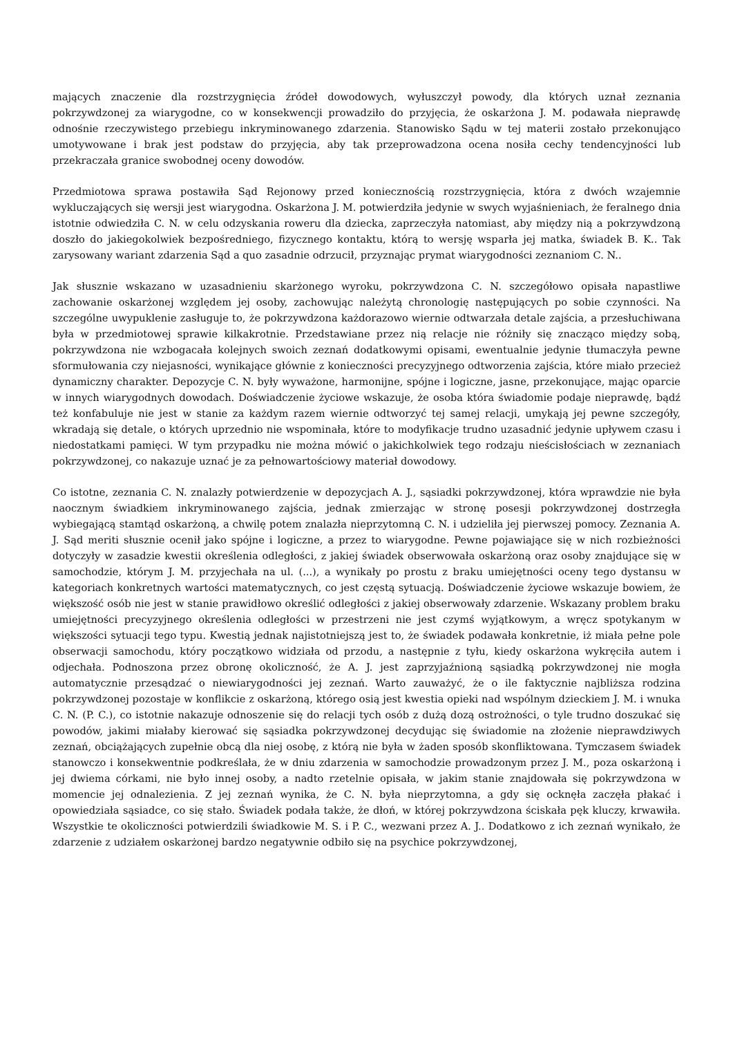mających znaczenie dla rozstrzygnięcia źródeł dowodowych, wyłuszczył powody, dla których uznał zeznania pokrzywdzonej za wiarygodne, co w konsekwencji prowadziło do przyjęcia, że oskarżona J. M. podawała nieprawdę odnośnie rzeczywistego przebiegu inkryminowanego zdarzenia. Stanowisko Sądu w tej materii zostało przekonująco umotywowane i brak jest podstaw do przyjęcia, aby tak przeprowadzona ocena nosiła cechy tendencyjności lub przekraczała granice swobodnej oceny dowodów.
Przedmiotowa sprawa postawiła Sąd Rejonowy przed koniecznością rozstrzygnięcia, która z dwóch wzajemnie wykluczających się wersji jest wiarygodna. Oskarżona J. M. potwierdziła jedynie w swych wyjaśnieniach, że feralnego dnia istotnie odwiedziła C. N. w celu odzyskania roweru dla dziecka, zaprzeczyła natomiast, aby między nią a pokrzywdzoną doszło do jakiegokolwiek bezpośredniego, fizycznego kontaktu, którą to wersję wsparła jej matka, świadek B. K.. Tak zarysowany wariant zdarzenia Sąd a quo zasadnie odrzucił, przyznając prymat wiarygodności zeznaniom C. N..
Jak słusznie wskazano w uzasadnieniu skarżonego wyroku, pokrzywdzona C. N. szczegółowo opisała napastliwe zachowanie oskarżonej względem jej osoby, zachowując należytą chronologię następujących po sobie czynności. Na szczególne uwypuklenie zasługuje to, że pokrzywdzona każdorazowo wiernie odtwarzała detale zajścia, a przesłuchiwana była w przedmiotowej sprawie kilkakrotnie. Przedstawiane przez nią relacje nie różniły się znacząco między sobą, pokrzywdzona nie wzbogacała kolejnych swoich zeznań dodatkowymi opisami, ewentualnie jedynie tłumaczyła pewne sformułowania czy niejasności, wynikające głównie z konieczności precyzyjnego odtworzenia zajścia, które miało przecież dynamiczny charakter. Depozycje C. N. były wyważone, harmonijne, spójne i logiczne, jasne, przekonujące, mając oparcie w innych wiarygodnych dowodach. Doświadczenie życiowe wskazuje, że osoba która świadomie podaje nieprawdę, bądź też konfabuluje nie jest w stanie za każdym razem wiernie odtworzyć tej samej relacji, umykają jej pewne szczegóły, wkradają się detale, o których uprzednio nie wspominała, które to modyfikacje trudno uzasadnić jedynie upływem czasu i niedostatkami pamięci. W tym przypadku nie można mówić o jakichkolwiek tego rodzaju nieścisłościach w zeznaniach pokrzywdzonej, co nakazuje uznać je za pełnowartościowy materiał dowodowy.
Co istotne, zeznania C. N. znalazły potwierdzenie w depozycjach A. J., sąsiadki pokrzywdzonej, która wprawdzie nie była naocznym świadkiem inkryminowanego zajścia, jednak zmierzając w stronę posesji pokrzywdzonej dostrzegła wybiegającą stamtąd oskarżoną, a chwilę potem znalazła nieprzytomną C. N. i udzieliła jej pierwszej pomocy. Zeznania A. J. Sąd meriti słusznie ocenił jako spójne i logiczne, a przez to wiarygodne. Pewne pojawiające się w nich rozbieżności dotyczyły w zasadzie kwestii określenia odległości, z jakiej świadek obserwowała oskarżoną oraz osoby znajdujące się w samochodzie, którym J. M. przyjechała na ul. (...), a wynikały po prostu z braku umiejętności oceny tego dystansu w kategoriach konkretnych wartości matematycznych, co jest częstą sytuacją. Doświadczenie życiowe wskazuje bowiem, że większość osób nie jest w stanie prawidłowo określić odległości z jakiej obserwowały zdarzenie. Wskazany problem braku umiejętności precyzyjnego określenia odległości w przestrzeni nie jest czymś wyjątkowym, a wręcz spotykanym w większości sytuacji tego typu. Kwestią jednak najistotniejszą jest to, że świadek podawała konkretnie, iż miała pełne pole obserwacji samochodu, który początkowo widziała od przodu, a następnie z tyłu, kiedy oskarżona wykręciła autem i odjechała. Podnoszona przez obronę okoliczność, że A. J. jest zaprzyjaźnioną sąsiadką pokrzywdzonej nie mogła automatycznie przesądzać o niewiarygodności jej zeznań. Warto zauważyć, że o ile faktycznie najbliższa rodzina pokrzywdzonej pozostaje w konflikcie z oskarżoną, którego osią jest kwestia opieki nad wspólnym dzieckiem J. M. i wnuka C. N. (P. C.), co istotnie nakazuje odnoszenie się do relacji tych osób z dużą dozą ostrożności, o tyle trudno doszukać się powodów, jakimi miałaby kierować się sąsiadka pokrzywdzonej decydując się świadomie na złożenie nieprawdziwych zeznań, obciążających zupełnie obcą dla niej osobę, z którą nie była w żaden sposób skonfliktowana. Tymczasem świadek stanowczo i konsekwentnie podkreślała, że w dniu zdarzenia w samochodzie prowadzonym przez J. M., poza oskarżoną i jej dwiema córkami, nie było innej osoby, a nadto rzetelnie opisała, w jakim stanie znajdowała się pokrzywdzona w momencie jej odnalezienia. Z jej zeznań wynika, że C. N. była nieprzytomna, a gdy się ocknęła zaczęła płakać i opowiedziała sąsiadce, co się stało. Świadek podała także, że dłoń, w której pokrzywdzona ściskała pęk kluczy, krwawiła. Wszystkie te okoliczności potwierdzili świadkowie M. S. i P. C., wezwani przez A. J.. Dodatkowo z ich zeznań wynikało, że zdarzenie z udziałem oskarżonej bardzo negatywnie odbiło się na psychice pokrzywdzonej,